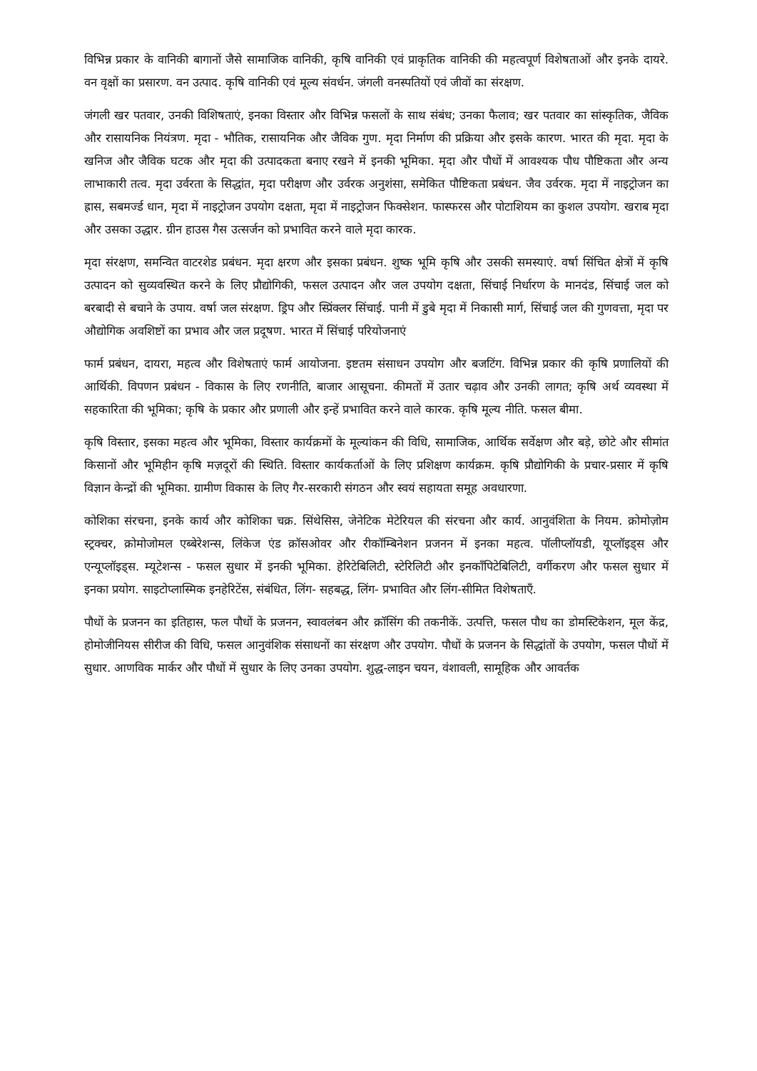विभिन्न प्रकार के वानिकी बागानों जैसे सामाजिक वानिकी, कृषि वानिकी एवं प्राकृतिक वानिकी की महत्वपूर्ण विशेषताओं और इनके दायरे. वन वृक्षों का प्रसारण. वन उत्पाद. कृषि वानिकी एवं मूल्य संवर्धन. जंगली वनस्पतियों एवं जीवों का संरक्षण.
जंगली खर पतवार, उनकी विशिषताएं, इनका विस्तार और विभिन्न फसलों के साथ संबंध; उनका फैलाव; खर पतवार का सांस्कृतिक, जैविक और रासायनिक नियंत्रण. मृदा - भौतिक, रासायनिक और जैविक गुण. मृदा निर्माण की प्रक्रिया और इसके कारण. भारत की मृदा. मृदा के खनिज और जैविक घटक और मृदा की उत्पादकता बनाए रखने में इनकी भूमिका. मृदा और पौधों में आवश्यक पौध पौष्टिकता और अन्य लाभाकारी तत्व. मृदा उर्वरता के सिद्धांत, मृदा परीक्षण और उर्वरक अनुशंसा, समेकित पौष्टिकता प्रबंधन. जैव उर्वरक. मृदा में नाइट्रोजन का ह्रास, सबमर्ज्ड धान, मृदा में नाइट्रोजन उपयोग दक्षता, मृदा में नाइट्रोजन फिक्सेशन. फास्फरस और पोटाशियम का कुशल उपयोग. खराब मृदा और उसका उद्धार. ग्रीन हाउस गैस उत्सर्जन को प्रभावित करने वाले मृदा कारक.
मृदा संरक्षण, समन्वित वाटरशेड प्रबंधन. मृदा क्षरण और इसका प्रबंधन. शुष्क भूमि कृषि और उसकी समस्याएं. वर्षा सिंचित क्षेत्रों में कृषि उत्पादन को सुव्यवस्थित करने के लिए प्रौद्योगिकी, फसल उत्पादन और जल उपयोग दक्षता, सिंचाई निर्धारण के मानदंड, सिंचाई जल को बरबादी से बचाने के उपाय. वर्षा जल संरक्षण. ड्रिप और स्प्रिंक्लर सिंचाई. पानी में डुबे मृदा में निकासी मार्ग, सिंचाई जल की गुणवत्ता, मृदा पर औद्योगिक अवशिष्टों का प्रभाव और जल प्रदूषण. भारत में सिंचाई परियोजनाएं
फार्म प्रबंधन, दायरा, महत्व और विशेषताएं फार्म आयोजना. इष्टतम संसाधन उपयोग और बजटिंग. विभिन्न प्रकार की कृषि प्रणालियों की आर्थिकी. विपणन प्रबंधन - विकास के लिए रणनीति, बाजार आसूचना. कीमतों में उतार चढ़ाव और उनकी लागत; कृषि अर्थ व्यवस्था में सहकारिता की भूमिका; कृषि के प्रकार और प्रणाली और इन्हें प्रभावित करने वाले कारक. कृषि मूल्य नीति. फसल बीमा.
कृषि विस्तार, इसका महत्व और भूमिका, विस्तार कार्यक्रमों के मूल्यांकन की विधि, सामाजिक, आर्थिक सर्वेक्षण और बड़े, छोटे और सीमांत किसानों और भूमिहीन कृषि मज़दूरों की स्थिति. विस्तार कार्यकर्ताओं के लिए प्रशिक्षण कार्यक्रम. कृषि प्रौद्योगिकी के प्रचार-प्रसार में कृषि विज्ञान केन्द्रों की भूमिका. ग्रामीण विकास के लिए गैर-सरकारी संगठन और स्वयं सहायता समूह अवधारणा.
कोशिका संरचना, इनके कार्य और कोशिका चक्र. सिंथेसिस, जेनेटिक मेटेरियल की संरचना और कार्य. आनुवंशिता के नियम. क्रोमोज़ोम स्ट्रक्चर, क्रोमोजोमल एब्बेरेशन्स, लिंकेज एंड क्रॉसओवर और रीकॉम्बिनेशन प्रजनन में इनका महत्व. पॉलीप्लॉयडी, यूप्लॉइड्स और एन्यूप्लॉइड्स. म्यूटेशन्स - फसल सुधार में इनकी भूमिका. हेरिटेबिलिटी, स्टेरिलिटी और इनकॉंपिटेबिलिटी, वर्गीकरण और फसल सुधार में इनका प्रयोग. साइटोप्लास्मिक इनहेरिटेंस, संबंधित, लिंग- सहबद्ध, लिंग- प्रभावित और लिंग-सीमित विशेषताएँ.
पौधों के प्रजनन का इतिहास, फल पौधों के प्रजनन, स्वावलंबन और क्रॉसिंग की तकनीकें. उत्पत्ति, फसल पौध का डोमस्टिकेशन, मूल केंद्र, होमोजीनियस सीरीज की विधि, फसल आनुवंशिक संसाधनों का संरक्षण और उपयोग. पौधों के प्रजनन के सिद्धांतों के उपयोग, फसल पौधों में सुधार. आणविक मार्कर और पौधों में सुधार के लिए उनका उपयोग. शुद्ध-लाइन चयन, वंशावली, सामूहिक और आवर्तक